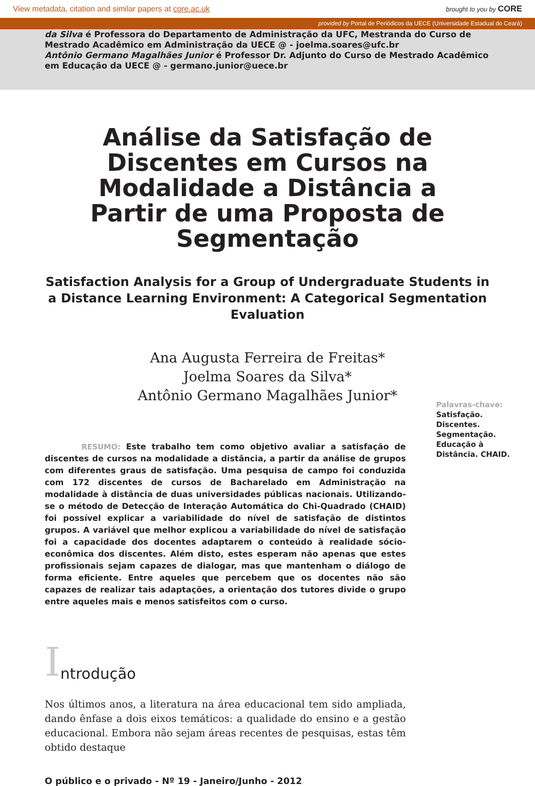View metadata, citation and similar papers at core.ac.uk brought to you by CORE
provided by Portal de Periódicos da UECE (Universidade Estadual do Ceará)
da Silva é Professora do Departamento de Administração da UFC, Mestranda do Curso de Mestrado Acadêmico em Administração da UECE @ - joelma.soares@ufc.br
Antônio Germano Magalhães Junior é Professor Dr. Adjunto do Curso de Mestrado Acadêmico em Educação da UECE @ - germano.junior@uece.br
Análise da Satisfação de Discentes em Cursos na Modalidade a Distância a Partir de uma Proposta de Segmentação
Satisfaction Analysis for a Group of Undergraduate Students in a Distance Learning Environment: A Categorical Segmentation Evaluation
Ana Augusta Ferreira de Freitas*
Joelma Soares da Silva*
Antônio Germano Magalhães Junior*
Palavras-chave:
Satisfação.
Discentes.
Segmentação.
Educação à
Distância. CHAID.
RESUMO: Este trabalho tem como objetivo avaliar a satisfação de discentes de cursos na modalidade a distância, a partir da análise de grupos com diferentes graus de satisfação. Uma pesquisa de campo foi conduzida com 172 discentes de cursos de Bacharelado em Administração na modalidade à distância de duas universidades públicas nacionais. Utilizando-se o método de Detecção de Interação Automática do Chi-Quadrado (CHAID) foi possível explicar a variabilidade do nível de satisfação de distintos grupos. A variável que melhor explicou a variabilidade do nível de satisfação foi a capacidade dos docentes adaptarem o conteúdo à realidade sócio-econômica dos discentes. Além disto, estes esperam não apenas que estes profissionais sejam capazes de dialogar, mas que mantenham o diálogo de forma eficiente. Entre aqueles que percebem que os docentes não são capazes de realizar tais adaptações, a orientação dos tutores divide o grupo entre aqueles mais e menos satisfeitos com o curso.
Introdução
Nos últimos anos, a literatura na área educacional tem sido ampliada, dando ênfase a dois eixos temáticos: a qualidade do ensino e a gestão educacional. Embora não sejam áreas recentes de pesquisas, estas têm obtido destaque
O público e o privado - Nº 19 - Janeiro/Junho - 2012